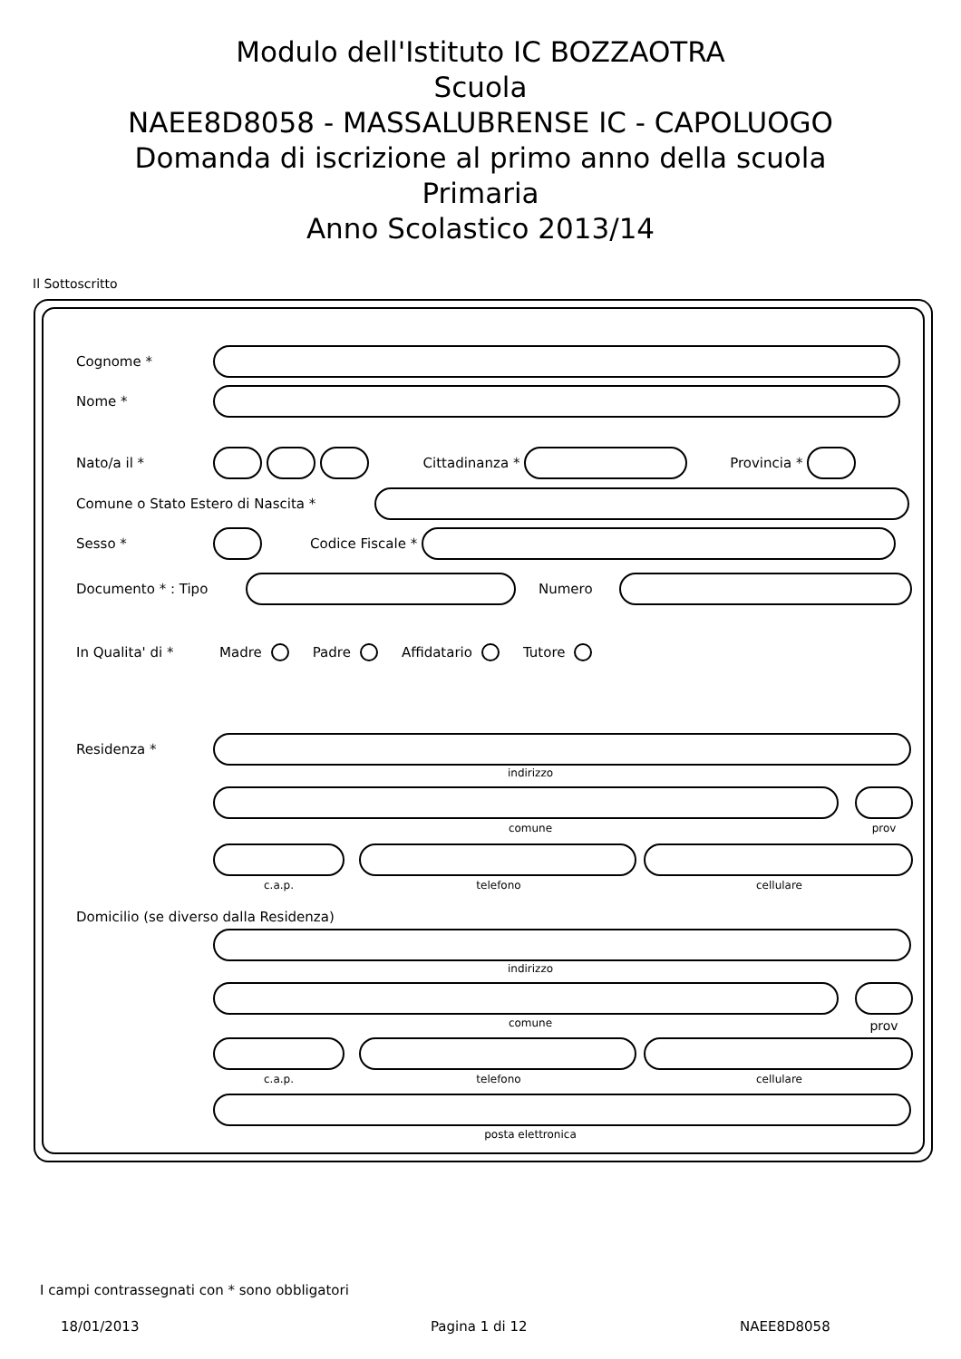Modulo dell'Istituto IC BOZZAOTRA
Scuola
NAEE8D8058 - MASSALUBRENSE IC - CAPOLUOGO
Domanda di iscrizione al primo anno della scuola
Primaria
Anno Scolastico 2013/14
Il Sottoscritto
Cognome *
Nome *
Nato/a il * Cittadinanza * Provincia *
Comune o Stato Estero di Nascita *
Sesso * Codice Fiscale *
Documento * : Tipo Numero
In Qualita' di * Madre Padre Affidatario Tutore
Residenza *
indirizzo
comune prov
c.a.p. telefono cellulare
Domicilio (se diverso dalla Residenza)
indirizzo
comune prov
c.a.p. telefono cellulare
posta elettronica
I campi contrassegnati con * sono obbligatori
18/01/2013 Pagina 1 di 12 NAEE8D8058